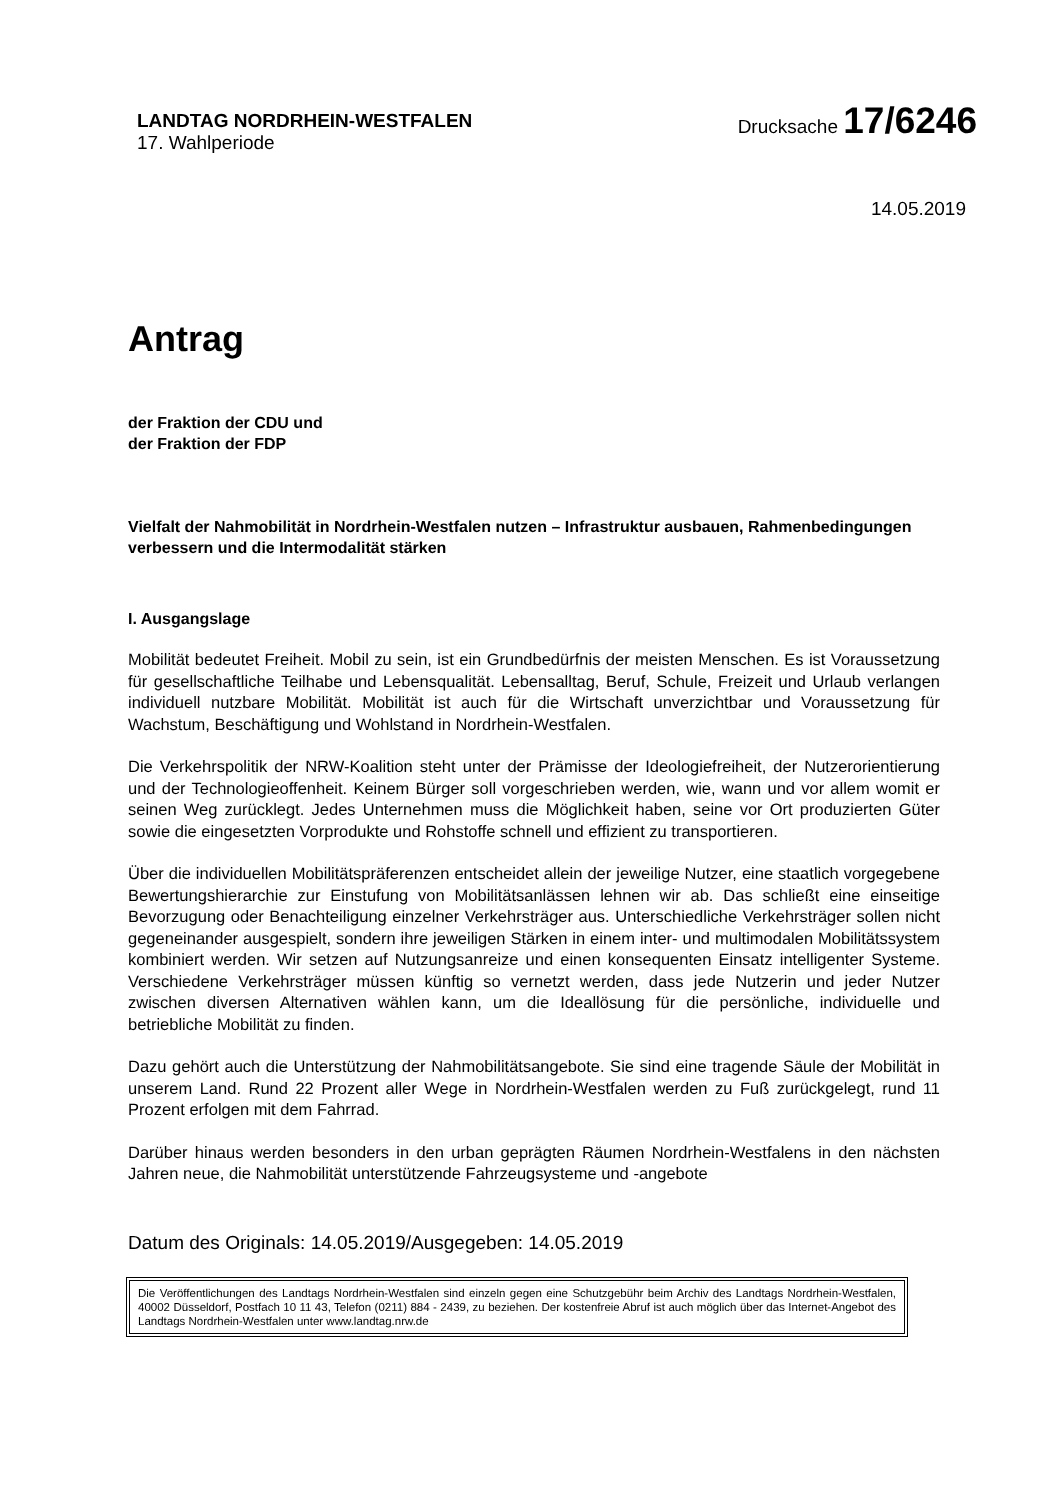LANDTAG NORDRHEIN-WESTFALEN
17. Wahlperiode
Drucksache 17/6246
14.05.2019
Antrag
der Fraktion der CDU und
der Fraktion der FDP
Vielfalt der Nahmobilität in Nordrhein-Westfalen nutzen – Infrastruktur ausbauen, Rahmenbedingungen verbessern und die Intermodalität stärken
I. Ausgangslage
Mobilität bedeutet Freiheit. Mobil zu sein, ist ein Grundbedürfnis der meisten Menschen. Es ist Voraussetzung für gesellschaftliche Teilhabe und Lebensqualität. Lebensalltag, Beruf, Schule, Freizeit und Urlaub verlangen individuell nutzbare Mobilität. Mobilität ist auch für die Wirtschaft unverzichtbar und Voraussetzung für Wachstum, Beschäftigung und Wohlstand in Nordrhein-Westfalen.
Die Verkehrspolitik der NRW-Koalition steht unter der Prämisse der Ideologiefreiheit, der Nutzerorientierung und der Technologieoffenheit. Keinem Bürger soll vorgeschrieben werden, wie, wann und vor allem womit er seinen Weg zurücklegt. Jedes Unternehmen muss die Möglichkeit haben, seine vor Ort produzierten Güter sowie die eingesetzten Vorprodukte und Rohstoffe schnell und effizient zu transportieren.
Über die individuellen Mobilitätspräferenzen entscheidet allein der jeweilige Nutzer, eine staatlich vorgegebene Bewertungshierarchie zur Einstufung von Mobilitätsanlässen lehnen wir ab. Das schließt eine einseitige Bevorzugung oder Benachteiligung einzelner Verkehrsträger aus. Unterschiedliche Verkehrsträger sollen nicht gegeneinander ausgespielt, sondern ihre jeweiligen Stärken in einem inter- und multimodalen Mobilitätssystem kombiniert werden. Wir setzen auf Nutzungsanreize und einen konsequenten Einsatz intelligenter Systeme. Verschiedene Verkehrsträger müssen künftig so vernetzt werden, dass jede Nutzerin und jeder Nutzer zwischen diversen Alternativen wählen kann, um die Ideallösung für die persönliche, individuelle und betriebliche Mobilität zu finden.
Dazu gehört auch die Unterstützung der Nahmobilitätsangebote. Sie sind eine tragende Säule der Mobilität in unserem Land. Rund 22 Prozent aller Wege in Nordrhein-Westfalen werden zu Fuß zurückgelegt, rund 11 Prozent erfolgen mit dem Fahrrad.
Darüber hinaus werden besonders in den urban geprägten Räumen Nordrhein-Westfalens in den nächsten Jahren neue, die Nahmobilität unterstützende Fahrzeugsysteme und -angebote
Datum des Originals: 14.05.2019/Ausgegeben: 14.05.2019
Die Veröffentlichungen des Landtags Nordrhein-Westfalen sind einzeln gegen eine Schutzgebühr beim Archiv des Landtags Nordrhein-Westfalen, 40002 Düsseldorf, Postfach 10 11 43, Telefon (0211) 884 - 2439, zu beziehen. Der kostenfreie Abruf ist auch möglich über das Internet-Angebot des Landtags Nordrhein-Westfalen unter www.landtag.nrw.de